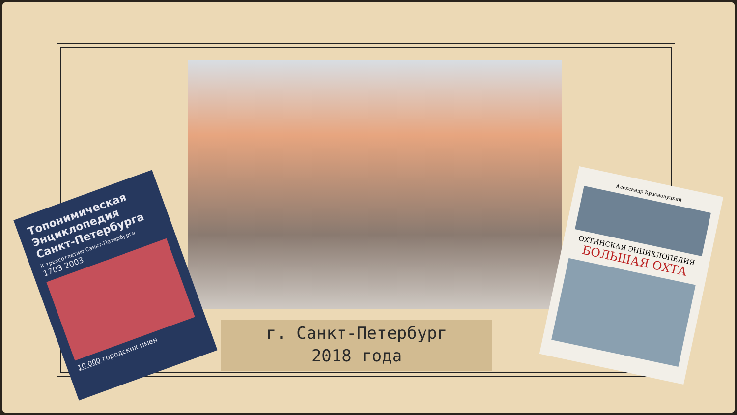Топонимическая Энциклопедия Санкт-Петербурга
К трехсотлетию Санкт-Петербурга
1703 2003
10 000 городских имен
Александр Краснолуцкий
ОХТИНСКАЯ ЭНЦИКЛОПЕДИЯ
БОЛЬШАЯ ОХТА
г. Санкт-Петербург
2018 года